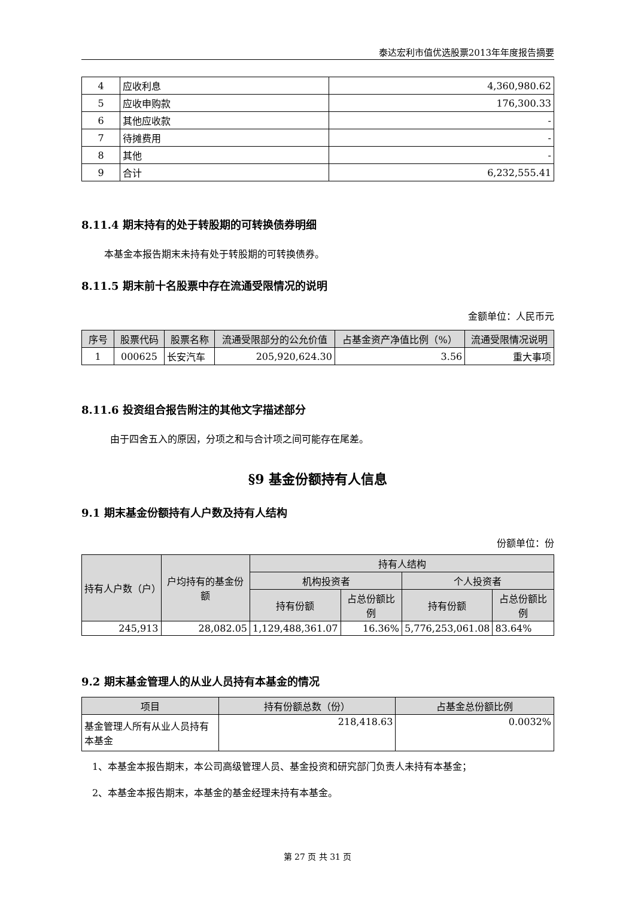泰达宏利市值优选股票2013年年度报告摘要
| 4 | 应收利息 | 4,360,980.62 |
| 5 | 应收申购款 | 176,300.33 |
| 6 | 其他应收款 | - |
| 7 | 待摊费用 | - |
| 8 | 其他 | - |
| 9 | 合计 | 6,232,555.41 |
8.11.4 期末持有的处于转股期的可转换债券明细
本基金本报告期末未持有处于转股期的可转换债券。
8.11.5 期末前十名股票中存在流通受限情况的说明
金额单位：人民币元
| 序号 | 股票代码 | 股票名称 | 流通受限部分的公允价值 | 占基金资产净值比例（%） | 流通受限情况说明 |
| --- | --- | --- | --- | --- | --- |
| 1 | 000625 | 长安汽车 | 205,920,624.30 | 3.56 | 重大事项 |
8.11.6 投资组合报告附注的其他文字描述部分
由于四舍五入的原因，分项之和与合计项之间可能存在尾差。
§9 基金份额持有人信息
9.1 期末基金份额持有人户数及持有人结构
份额单位：份
| 持有人户数（户） | 户均持有的基金份额 | 持有人结构 | | | |
| --- | --- | --- | --- | --- | --- |
| | | 机构投资者 | | 个人投资者 | |
| | | 持有份额 | 占总份额比例 | 持有份额 | 占总份额比例 |
| 245,913 | 28,082.05 | 1,129,488,361.07 | 16.36% | 5,776,253,061.08 | 83.64% |
9.2 期末基金管理人的从业人员持有本基金的情况
| 项目 | 持有份额总数（份） | 占基金总份额比例 |
| --- | --- | --- |
| 基金管理人所有从业人员持有本基金 | 218,418.63 | 0.0032% |
1、本基金本报告期末，本公司高级管理人员、基金投资和研究部门负责人未持有本基金；
2、本基金本报告期末，本基金的基金经理未持有本基金。
第 27 页 共 31 页